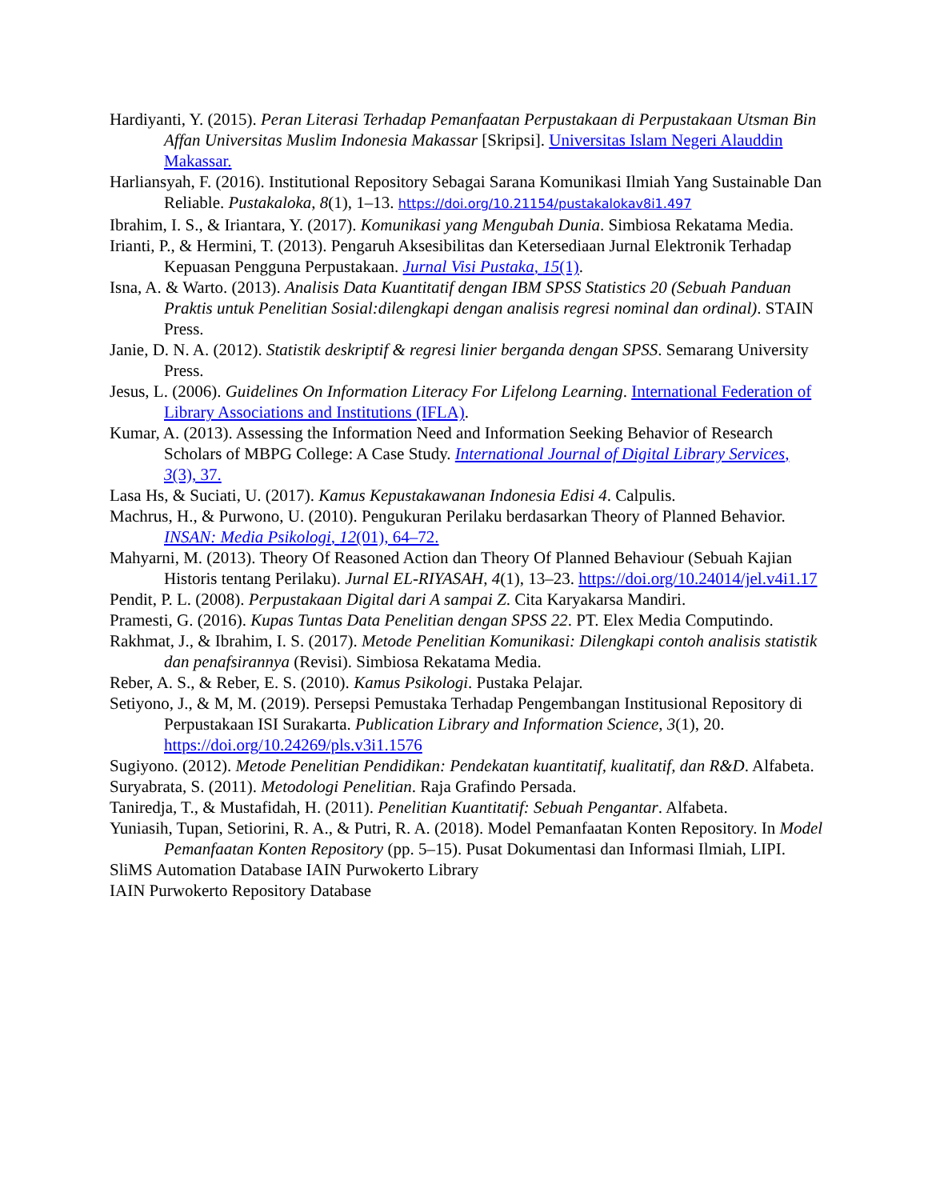Hardiyanti, Y. (2015). Peran Literasi Terhadap Pemanfaatan Perpustakaan di Perpustakaan Utsman Bin Affan Universitas Muslim Indonesia Makassar [Skripsi]. Universitas Islam Negeri Alauddin Makassar.
Harliansyah, F. (2016). Institutional Repository Sebagai Sarana Komunikasi Ilmiah Yang Sustainable Dan Reliable. Pustakaloka, 8(1), 1–13. https://doi.org/10.21154/pustakalokav8i1.497
Ibrahim, I. S., & Iriantara, Y. (2017). Komunikasi yang Mengubah Dunia. Simbiosa Rekatama Media.
Irianti, P., & Hermini, T. (2013). Pengaruh Aksesibilitas dan Ketersediaan Jurnal Elektronik Terhadap Kepuasan Pengguna Perpustakaan. Jurnal Visi Pustaka, 15(1).
Isna, A. & Warto. (2013). Analisis Data Kuantitatif dengan IBM SPSS Statistics 20 (Sebuah Panduan Praktis untuk Penelitian Sosial:dilengkapi dengan analisis regresi nominal dan ordinal). STAIN Press.
Janie, D. N. A. (2012). Statistik deskriptif & regresi linier berganda dengan SPSS. Semarang University Press.
Jesus, L. (2006). Guidelines On Information Literacy For Lifelong Learning. International Federation of Library Associations and Institutions (IFLA).
Kumar, A. (2013). Assessing the Information Need and Information Seeking Behavior of Research Scholars of MBPG College: A Case Study. International Journal of Digital Library Services, 3(3), 37.
Lasa Hs, & Suciati, U. (2017). Kamus Kepustakawanan Indonesia Edisi 4. Calpulis.
Machrus, H., & Purwono, U. (2010). Pengukuran Perilaku berdasarkan Theory of Planned Behavior. INSAN: Media Psikologi, 12(01), 64–72.
Mahyarni, M. (2013). Theory Of Reasoned Action dan Theory Of Planned Behaviour (Sebuah Kajian Historis tentang Perilaku). Jurnal EL-RIYASAH, 4(1), 13–23. https://doi.org/10.24014/jel.v4i1.17
Pendit, P. L. (2008). Perpustakaan Digital dari A sampai Z. Cita Karyakarsa Mandiri.
Pramesti, G. (2016). Kupas Tuntas Data Penelitian dengan SPSS 22. PT. Elex Media Computindo.
Rakhmat, J., & Ibrahim, I. S. (2017). Metode Penelitian Komunikasi: Dilengkapi contoh analisis statistik dan penafsirannya (Revisi). Simbiosa Rekatama Media.
Reber, A. S., & Reber, E. S. (2010). Kamus Psikologi. Pustaka Pelajar.
Setiyono, J., & M, M. (2019). Persepsi Pemustaka Terhadap Pengembangan Institusional Repository di Perpustakaan ISI Surakarta. Publication Library and Information Science, 3(1), 20. https://doi.org/10.24269/pls.v3i1.1576
Sugiyono. (2012). Metode Penelitian Pendidikan: Pendekatan kuantitatif, kualitatif, dan R&D. Alfabeta.
Suryabrata, S. (2011). Metodologi Penelitian. Raja Grafindo Persada.
Taniredja, T., & Mustafidah, H. (2011). Penelitian Kuantitatif: Sebuah Pengantar. Alfabeta.
Yuniasih, Tupan, Setiorini, R. A., & Putri, R. A. (2018). Model Pemanfaatan Konten Repository. In Model Pemanfaatan Konten Repository (pp. 5–15). Pusat Dokumentasi dan Informasi Ilmiah, LIPI.
SliMS Automation Database IAIN Purwokerto Library
IAIN Purwokerto Repository Database